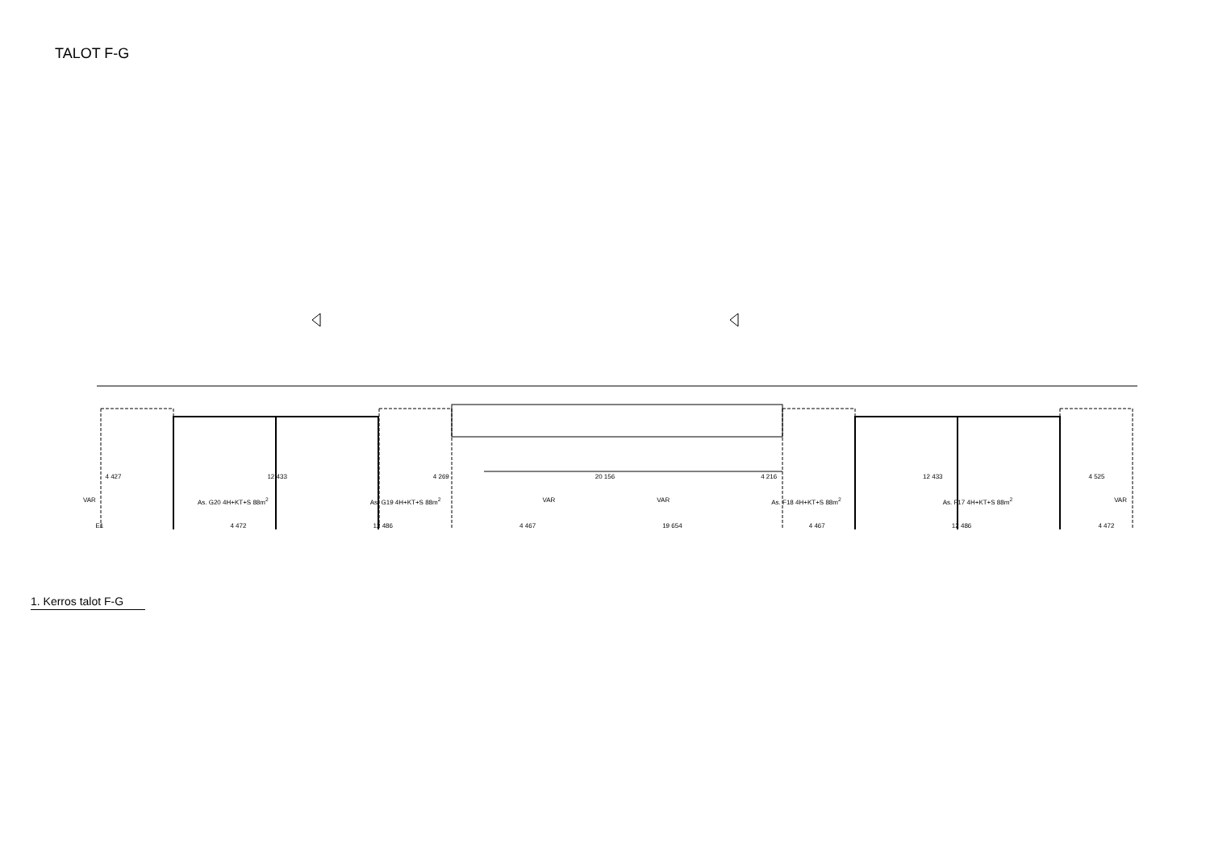TALOT F-G
4 427 12 433 4 269 20 156 4 216 12 433 4 525
VAR As. G20 4H+KT+S 88m<sup>2</sup> As. G19 4H+KT+S 88m<sup>2</sup> VAR VAR As. F18 4H+KT+S 88m<sup>2</sup> As. F17 4H+KT+S 88m<sup>2</sup> VAR
E1 4 472 12 486 4 467 19 654 4 467 12 486 4 472
1. Kerros talot F-G